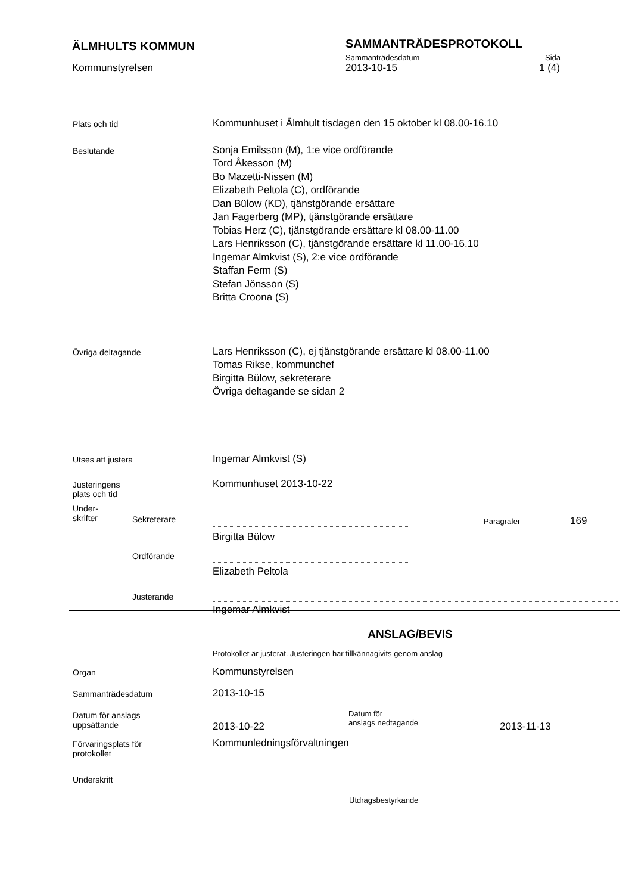ÄLMHULTS KOMMUN
SAMMANTRÄDESPROTOKOLL
Sammanträdesdatum Sida
Kommunstyrelsen 2013-10-15 1 (4)
Plats och tid
Kommunhuset i Älmhult tisdagen den 15 oktober kl 08.00-16.10
Beslutande
Sonja Emilsson (M), 1:e vice ordförande
Tord Åkesson (M)
Bo Mazetti-Nissen (M)
Elizabeth Peltola (C), ordförande
Dan Bülow (KD), tjänstgörande ersättare
Jan Fagerberg (MP), tjänstgörande ersättare
Tobias Herz (C), tjänstgörande ersättare kl 08.00-11.00
Lars Henriksson (C), tjänstgörande ersättare kl 11.00-16.10
Ingemar Almkvist (S), 2:e vice ordförande
Staffan Ferm (S)
Stefan Jönsson (S)
Britta Croona (S)
Övriga deltagande
Lars Henriksson (C), ej tjänstgörande ersättare kl 08.00-11.00
Tomas Rikse, kommunchef
Birgitta Bülow, sekreterare
Övriga deltagande se sidan 2
Utses att justera
Ingemar Almkvist (S)
Justeringens
plats och tid
Kommunhuset 2013-10-22
Under-
skrifter
Sekreterare
Birgitta Bülow
Paragrafer
169
Ordförande
Elizabeth Peltola
Justerande
Ingemar Almkvist
ANSLAG/BEVIS
Protokollet är justerat. Justeringen har tillkännagivits genom anslag
Organ
Kommunstyrelsen
Sammanträdesdatum
2013-10-15
Datum för anslags
uppsättande
2013-10-22
Datum för
anslags nedtagande
2013-11-13
Förvaringsplats för
protokollet
Kommunledningsförvaltningen
Underskrift
Utdragsbestyrkande